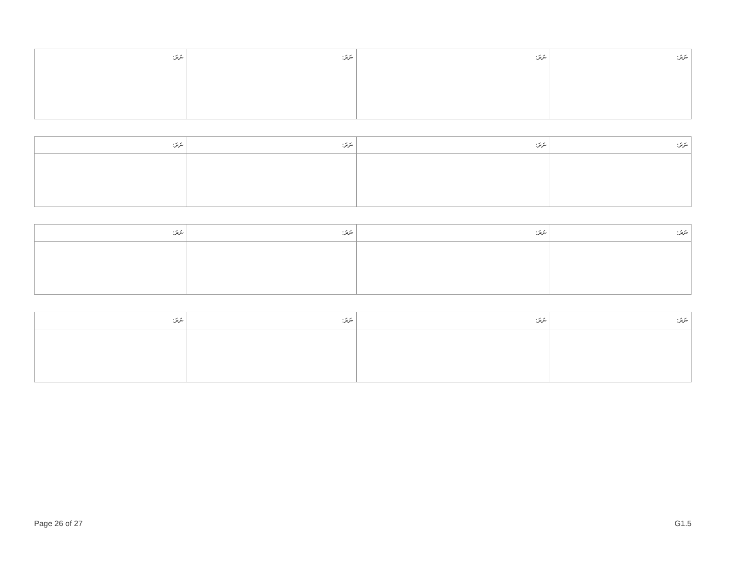| ނަރަ: | ނަރަ: | ނަރަ: | ނަރަ: |
| --- | --- | --- | --- |
| ނަރަ: | ނަރަ: | ނަރަ: | ނަރަ: |
| --- | --- | --- | --- |
| ނަރަ: | ނަރަ: | ނަރަ: | ނަރަ: |
| --- | --- | --- | --- |
| ނަރަ: | ނަރަ: | ނަރަ: | ނަރަ: |
| --- | --- | --- | --- |
Page 26 of 27 G1.5